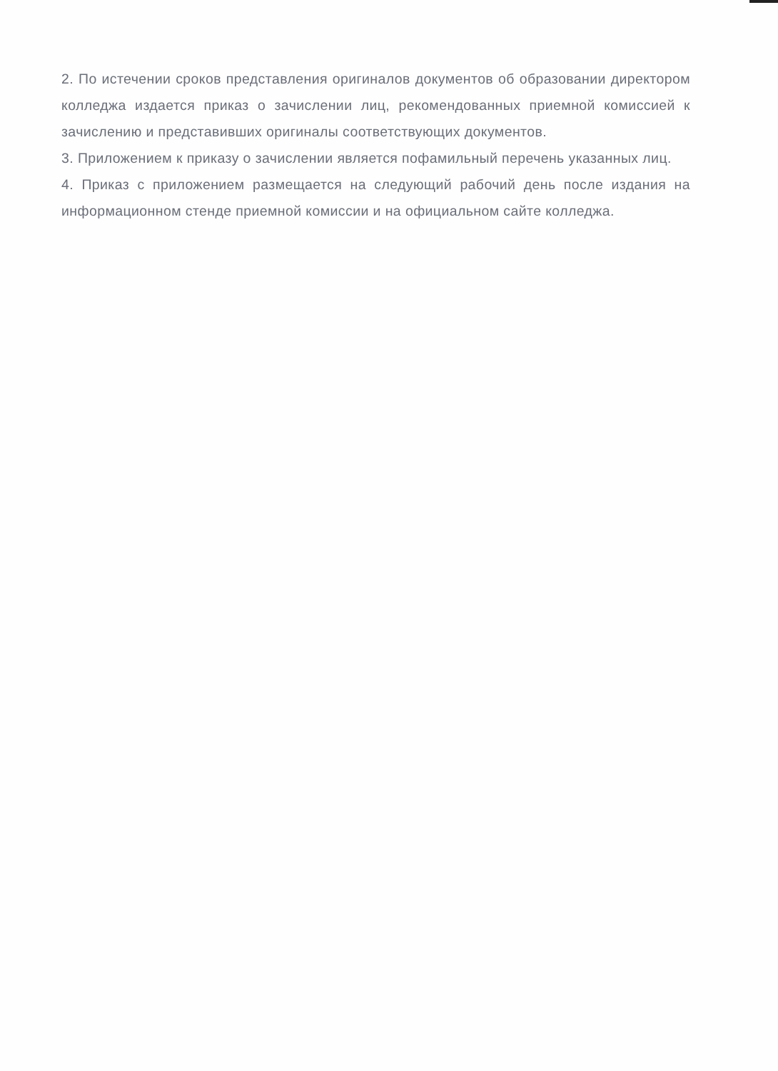2. По истечении сроков представления оригиналов документов об образовании директором колледжа издается приказ о зачислении лиц, рекомендованных приемной комиссией к зачислению и представивших оригиналы соответствующих документов.
3. Приложением к приказу о зачислении является пофамильный перечень указанных лиц.
4. Приказ с приложением размещается на следующий рабочий день после издания на информационном стенде приемной комиссии и на официальном сайте колледжа.